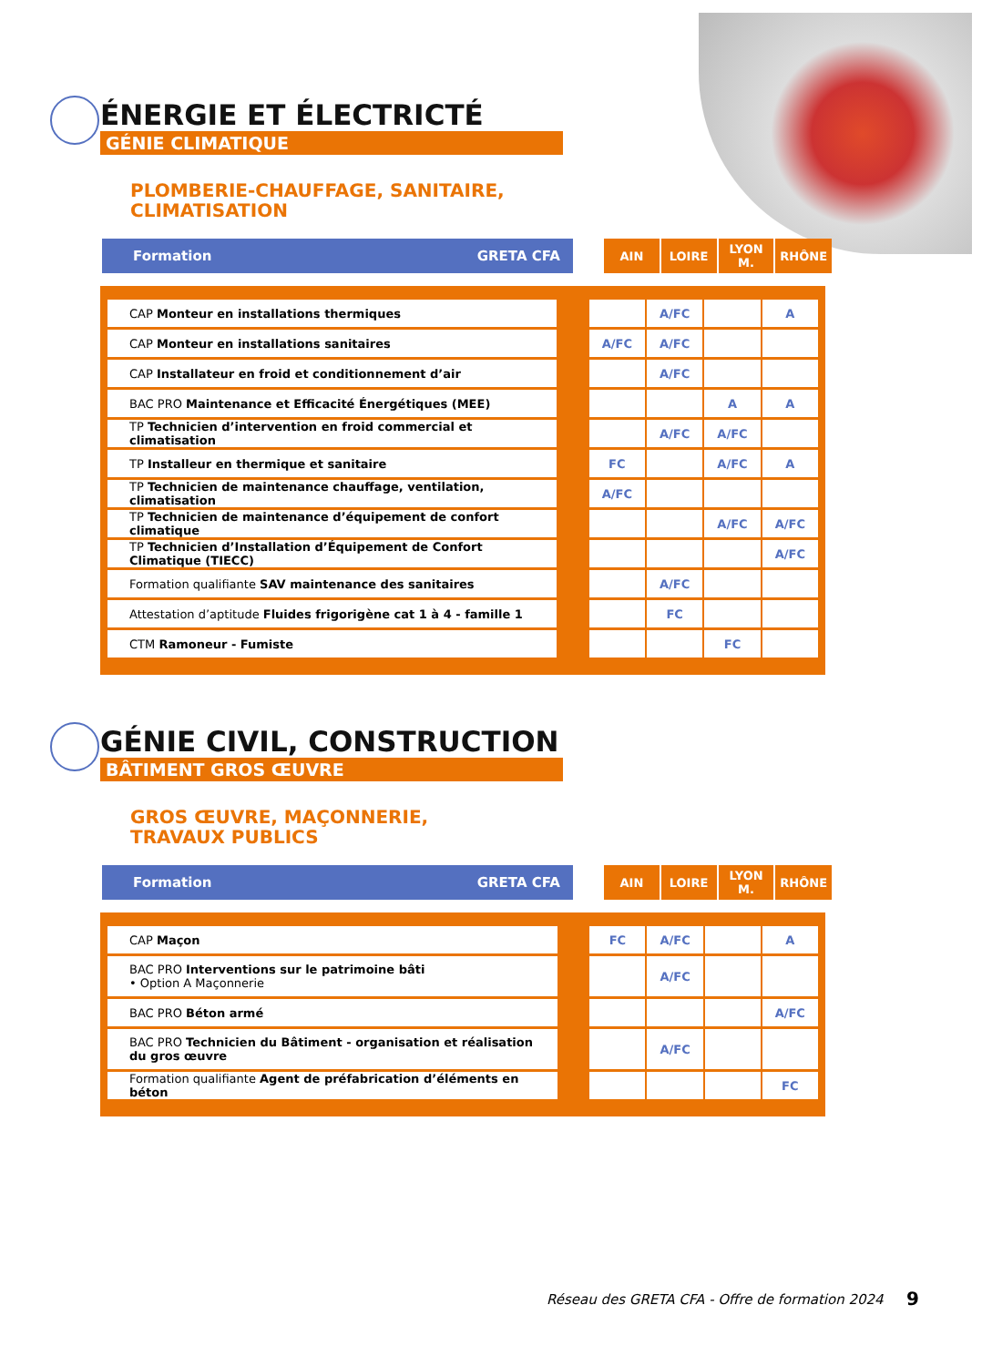ÉNERGIE ET ÉLECTRICTÉ
GÉNIE CLIMATIQUE
PLOMBERIE-CHAUFFAGE, SANITAIRE,
CLIMATISATION
| Formation GRETA CFA | | AIN | LOIRE | LYON M. | RHÔNE |
| CAP Monteur en installations thermiques | | | A/FC | | A |
| CAP Monteur en installations sanitaires | | A/FC | A/FC | | |
| CAP Installateur en froid et conditionnement d’air | | | A/FC | | |
| BAC PRO Maintenance et Efficacité Énergétiques (MEE) | | | | A | A |
| TP Technicien d’intervention en froid commercial et climatisation | | | A/FC | A/FC | |
| TP Installeur en thermique et sanitaire | | FC | | A/FC | A |
| TP Technicien de maintenance chauffage, ventilation, climatisation | | A/FC | | | |
| TP Technicien de maintenance d’équipement de confort climatique | | | | A/FC | A/FC |
| TP Technicien d’Installation d’Équipement de Confort Climatique (TIECC) | | | | | A/FC |
| Formation qualifiante SAV maintenance des sanitaires | | | A/FC | | |
| Attestation d’aptitude Fluides frigorigène cat 1 à 4 - famille 1 | | | FC | | |
| CTM Ramoneur - Fumiste | | | | FC | |
GÉNIE CIVIL, CONSTRUCTION
BÂTIMENT GROS ŒUVRE
GROS ŒUVRE, MAÇONNERIE,
TRAVAUX PUBLICS
| Formation GRETA CFA | | AIN | LOIRE | LYON M. | RHÔNE |
| CAP Maçon | | FC | A/FC | | A |
| BAC PRO Interventions sur le patrimoine bâti • Option A Maçonnerie | | | A/FC | | |
| BAC PRO Béton armé | | | | | A/FC |
| BAC PRO Technicien du Bâtiment - organisation et réalisation du gros œuvre | | | A/FC | | |
| Formation qualifiante Agent de préfabrication d’éléments en béton | | | | | FC |
Réseau des GRETA CFA - Offre de formation 2024
9